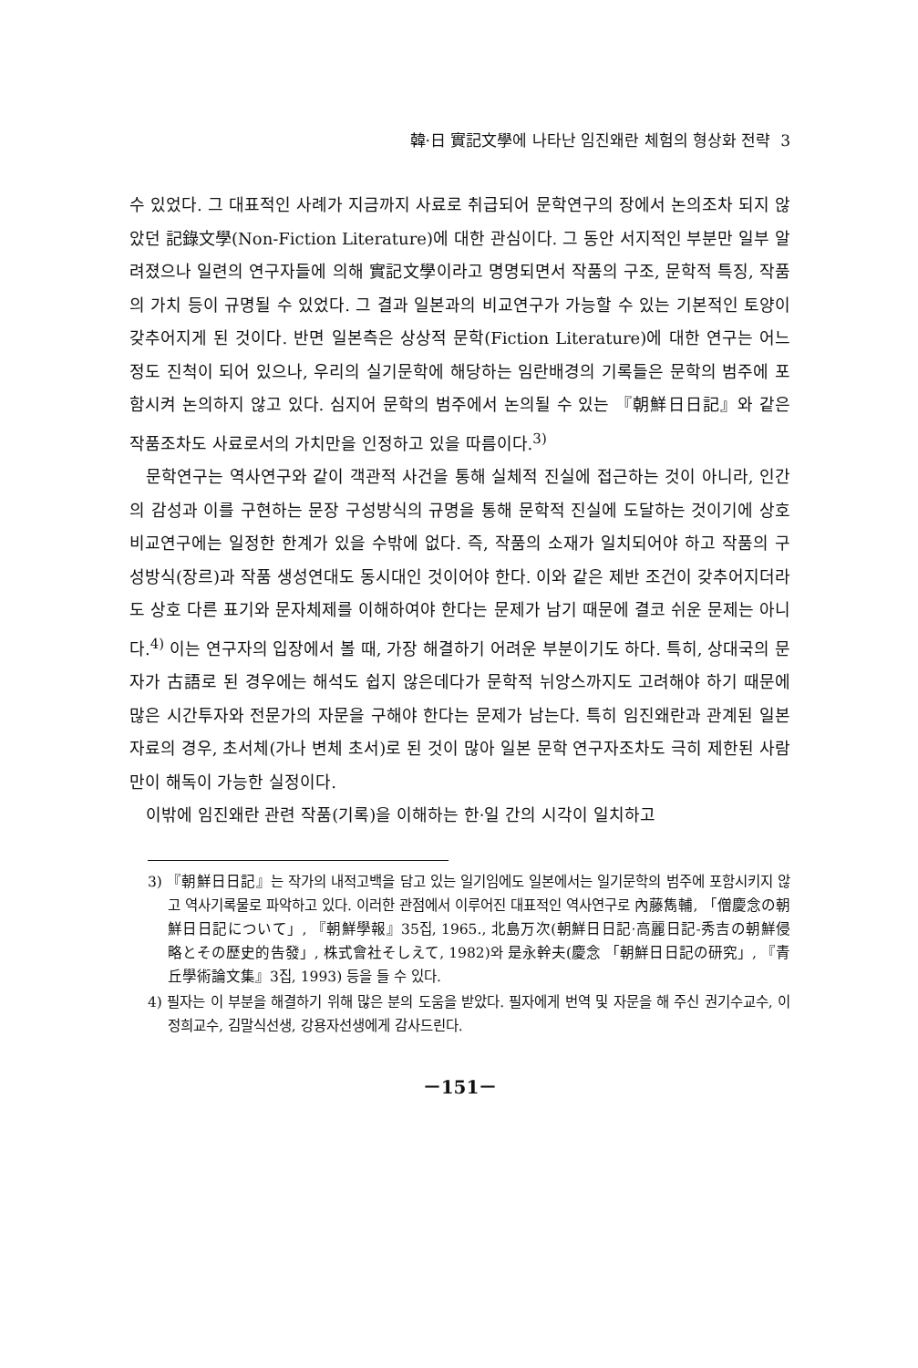韓·日 實記文學에 나타난 임진왜란 체험의 형상화 전략 3
수 있었다. 그 대표적인 사례가 지금까지 사료로 취급되어 문학연구의 장에서 논의조차 되지 않았던 記錄文學(Non-Fiction Literature)에 대한 관심이다. 그 동안 서지적인 부분만 일부 알려졌으나 일련의 연구자들에 의해 實記文學이라고 명명되면서 작품의 구조, 문학적 특징, 작품의 가치 등이 규명될 수 있었다. 그 결과 일본과의 비교연구가 가능할 수 있는 기본적인 토양이 갖추어지게 된 것이다. 반면 일본측은 상상적 문학(Fiction Literature)에 대한 연구는 어느 정도 진척이 되어 있으나, 우리의 실기문학에 해당하는 임란배경의 기록들은 문학의 범주에 포함시켜 논의하지 않고 있다. 심지어 문학의 범주에서 논의될 수 있는 『朝鮮日日記』와 같은 작품조차도 사료로서의 가치만을 인정하고 있을 따름이다.<sup>3)</sup>
문학연구는 역사연구와 같이 객관적 사건을 통해 실체적 진실에 접근하는 것이 아니라, 인간의 감성과 이를 구현하는 문장 구성방식의 규명을 통해 문학적 진실에 도달하는 것이기에 상호 비교연구에는 일정한 한계가 있을 수밖에 없다. 즉, 작품의 소재가 일치되어야 하고 작품의 구성방식(장르)과 작품 생성연대도 동시대인 것이어야 한다. 이와 같은 제반 조건이 갖추어지더라도 상호 다른 표기와 문자체제를 이해하여야 한다는 문제가 남기 때문에 결코 쉬운 문제는 아니다.<sup>4)</sup> 이는 연구자의 입장에서 볼 때, 가장 해결하기 어려운 부분이기도 하다. 특히, 상대국의 문자가 古語로 된 경우에는 해석도 쉽지 않은데다가 문학적 뉘앙스까지도 고려해야 하기 때문에 많은 시간투자와 전문가의 자문을 구해야 한다는 문제가 남는다. 특히 임진왜란과 관계된 일본 자료의 경우, 초서체(가나 변체 초서)로 된 것이 많아 일본 문학 연구자조차도 극히 제한된 사람만이 해독이 가능한 실정이다.
이밖에 임진왜란 관련 작품(기록)을 이해하는 한·일 간의 시각이 일치하고
3) 『朝鮮日日記』는 작가의 내적고백을 담고 있는 일기임에도 일본에서는 일기문학의 범주에 포함시키지 않고 역사기록물로 파악하고 있다. 이러한 관점에서 이루어진 대표적인 역사연구로 內藤雋輔, 「僧慶念の朝鮮日日記について」, 『朝鮮學報』35집, 1965., 北島万次(朝鮮日日記·高麗日記-秀吉の朝鮮侵略とその歷史的告發」, 株式會社そしえて, 1982)와 是永幹夫(慶念 「朝鮮日日記の研究」, 『青丘學術論文集』3집, 1993) 등을 들 수 있다.
4) 필자는 이 부분을 해결하기 위해 많은 분의 도움을 받았다. 필자에게 번역 및 자문을 해 주신 권기수교수, 이정희교수, 김말식선생, 강용자선생에게 감사드린다.
－151－